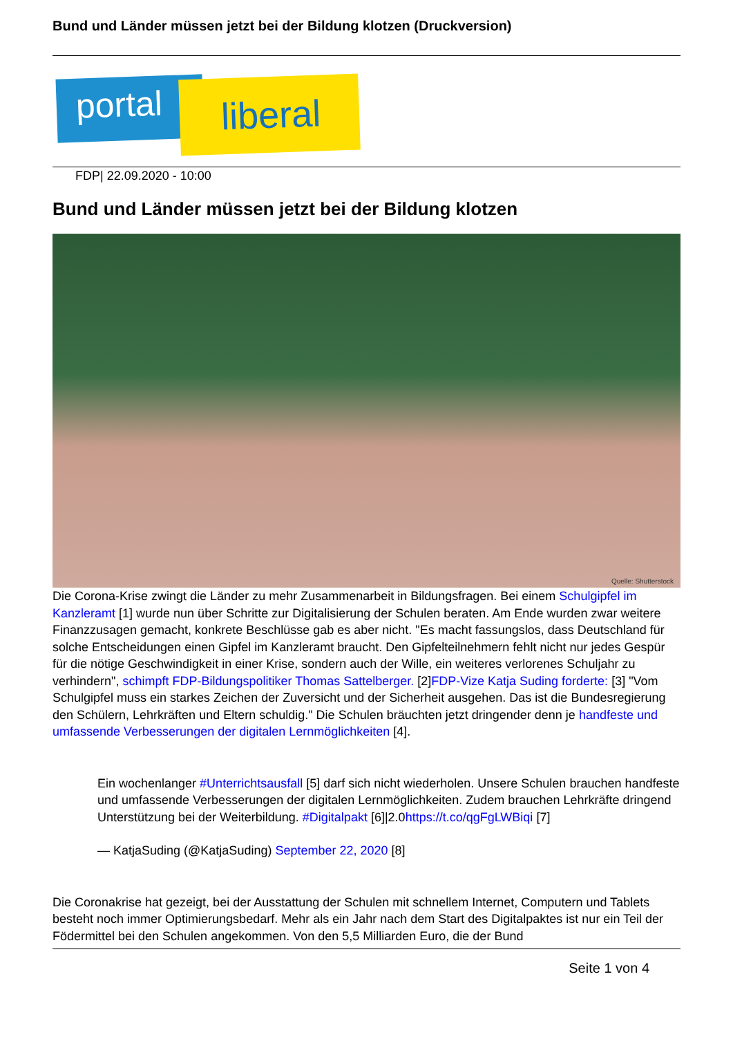Bund und Länder müssen jetzt bei der Bildung klotzen (Druckversion)
portal liberal
FDP| 22.09.2020 - 10:00
Bund und Länder müssen jetzt bei der Bildung klotzen
Quelle: Shutterstock
Die Corona-Krise zwingt die Länder zu mehr Zusammenarbeit in Bildungsfragen. Bei einem Schulgipfel im Kanzleramt [1] wurde nun über Schritte zur Digitalisierung der Schulen beraten. Am Ende wurden zwar weitere Finanzzusagen gemacht, konkrete Beschlüsse gab es aber nicht. "Es macht fassungslos, dass Deutschland für solche Entscheidungen einen Gipfel im Kanzleramt braucht. Den Gipfelteilnehmern fehlt nicht nur jedes Gespür für die nötige Geschwindigkeit in einer Krise, sondern auch der Wille, ein weiteres verlorenes Schuljahr zu verhindern", schimpft FDP-Bildungspolitiker Thomas Sattelberger. [2]FDP-Vize Katja Suding forderte: [3] "Vom Schulgipfel muss ein starkes Zeichen der Zuversicht und der Sicherheit ausgehen. Das ist die Bundesregierung den Schülern, Lehrkräften und Eltern schuldig." Die Schulen bräuchten jetzt dringender denn je handfeste und umfassende Verbesserungen der digitalen Lernmöglichkeiten [4].
Ein wochenlanger #Unterrichtsausfall [5] darf sich nicht wiederholen. Unsere Schulen brauchen handfeste und umfassende Verbesserungen der digitalen Lernmöglichkeiten. Zudem brauchen Lehrkräfte dringend Unterstützung bei der Weiterbildung. #Digitalpakt [6]|2.0https://t.co/qgFgLWBiqi [7]
— KatjaSuding (@KatjaSuding) September 22, 2020 [8]
Die Coronakrise hat gezeigt, bei der Ausstattung der Schulen mit schnellem Internet, Computern und Tablets besteht noch immer Optimierungsbedarf. Mehr als ein Jahr nach dem Start des Digitalpaktes ist nur ein Teil der Födermittel bei den Schulen angekommen. Von den 5,5 Milliarden Euro, die der Bund
Seite 1 von 4